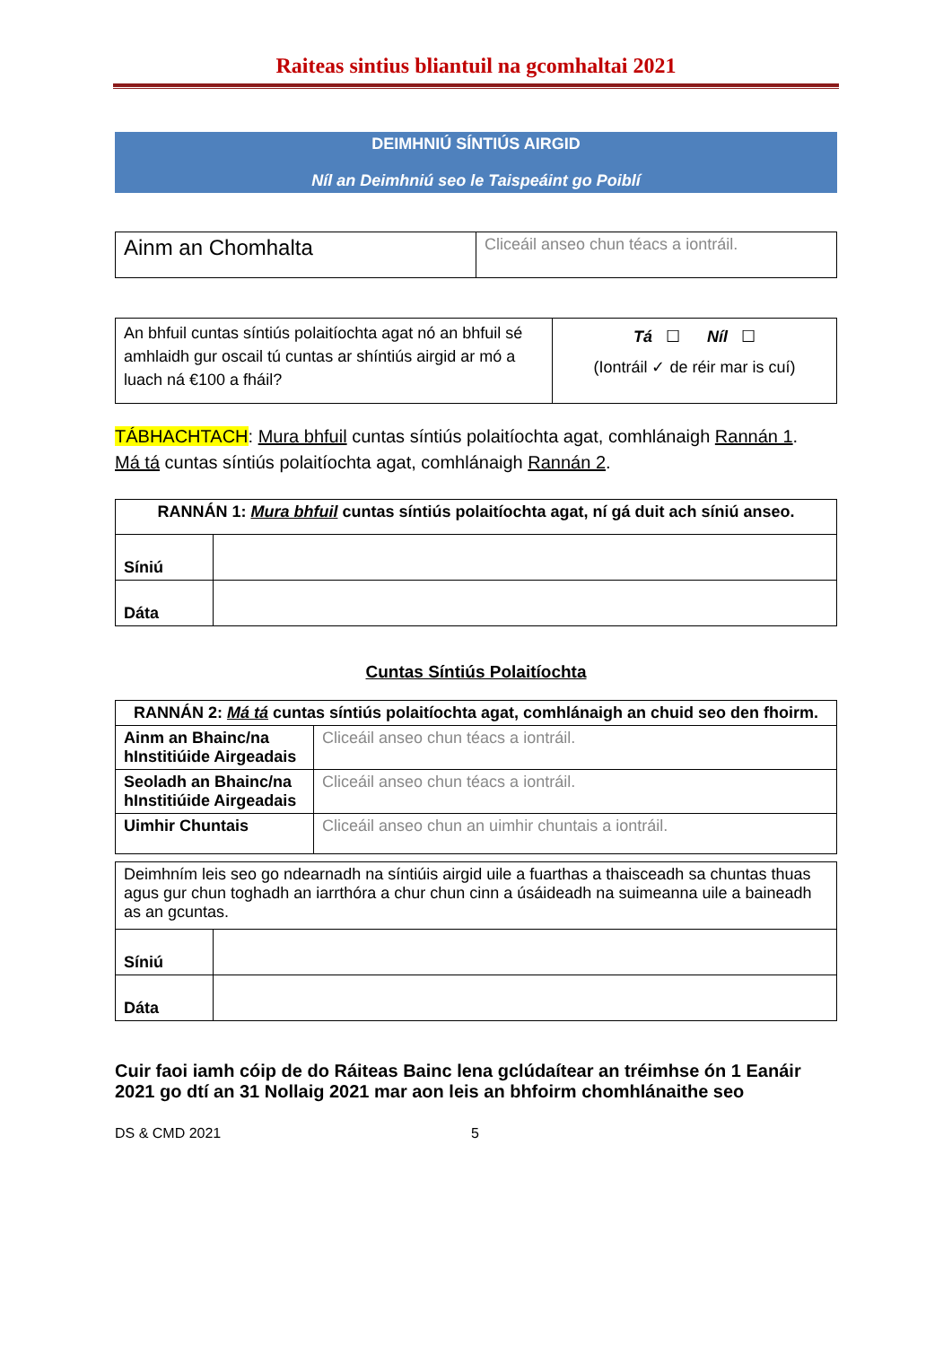Raiteas sintius bliantuil na gcomhaltai 2021
DEIMHNIÚ SÍNTIÚS AIRGID
Níl an Deimhniú seo le Taispeáint go Poiblí
| Ainm an Chomhalta | Cliceáil anseo chun téacs a iontráil. |
| An bhfuil cuntas síntiús polaitíochta agat nó an bhfuil sé amhlaidh gur oscail tú cuntas ar shíntiús airgid ar mó a luach ná €100 a fháil? | Tá ☐ Níl ☐ (Iontráil ✓ de réir mar is cuí) |
TÁBHACHTACH: Mura bhfuil cuntas síntiús polaitíochta agat, comhlánaigh Rannán 1.
Má tá cuntas síntiús polaitíochta agat, comhlánaigh Rannán 2.
| RANNÁN 1: Mura bhfuil cuntas síntiús polaitíochta agat, ní gá duit ach síniú anseo. | |
| Síniú | |
| Dáta | |
Cuntas Síntiús Polaitíochta
| RANNÁN 2: Má tá cuntas síntiús polaitíochta agat, comhlánaigh an chuid seo den fhoirm. | |
| Ainm an Bhainc/na hInstitiúide Airgeadais | Cliceáil anseo chun téacs a iontráil. |
| Seoladh an Bhainc/na hInstitiúide Airgeadais | Cliceáil anseo chun téacs a iontráil. |
| Uimhir Chuntais | Cliceáil anseo chun an uimhir chuntais a iontráil. |
| Deimhním leis seo go ndearnadh na síntiúis airgid uile a fuarthas a thaisceadh sa chuntas thuas agus gur chun toghadh an iarrthóra a chur chun cinn a úsáideadh na suimeanna uile a baineadh as an gcuntas. | |
| Síniú | |
| Dáta | |
Cuir faoi iamh cóip de do Ráiteas Bainc lena gclúdaítear an tréimhse ón 1 Eanáir 2021 go dtí an 31 Nollaig 2021 mar aon leis an bhfoirm chomhlánaithe seo
DS & CMD 2021 5